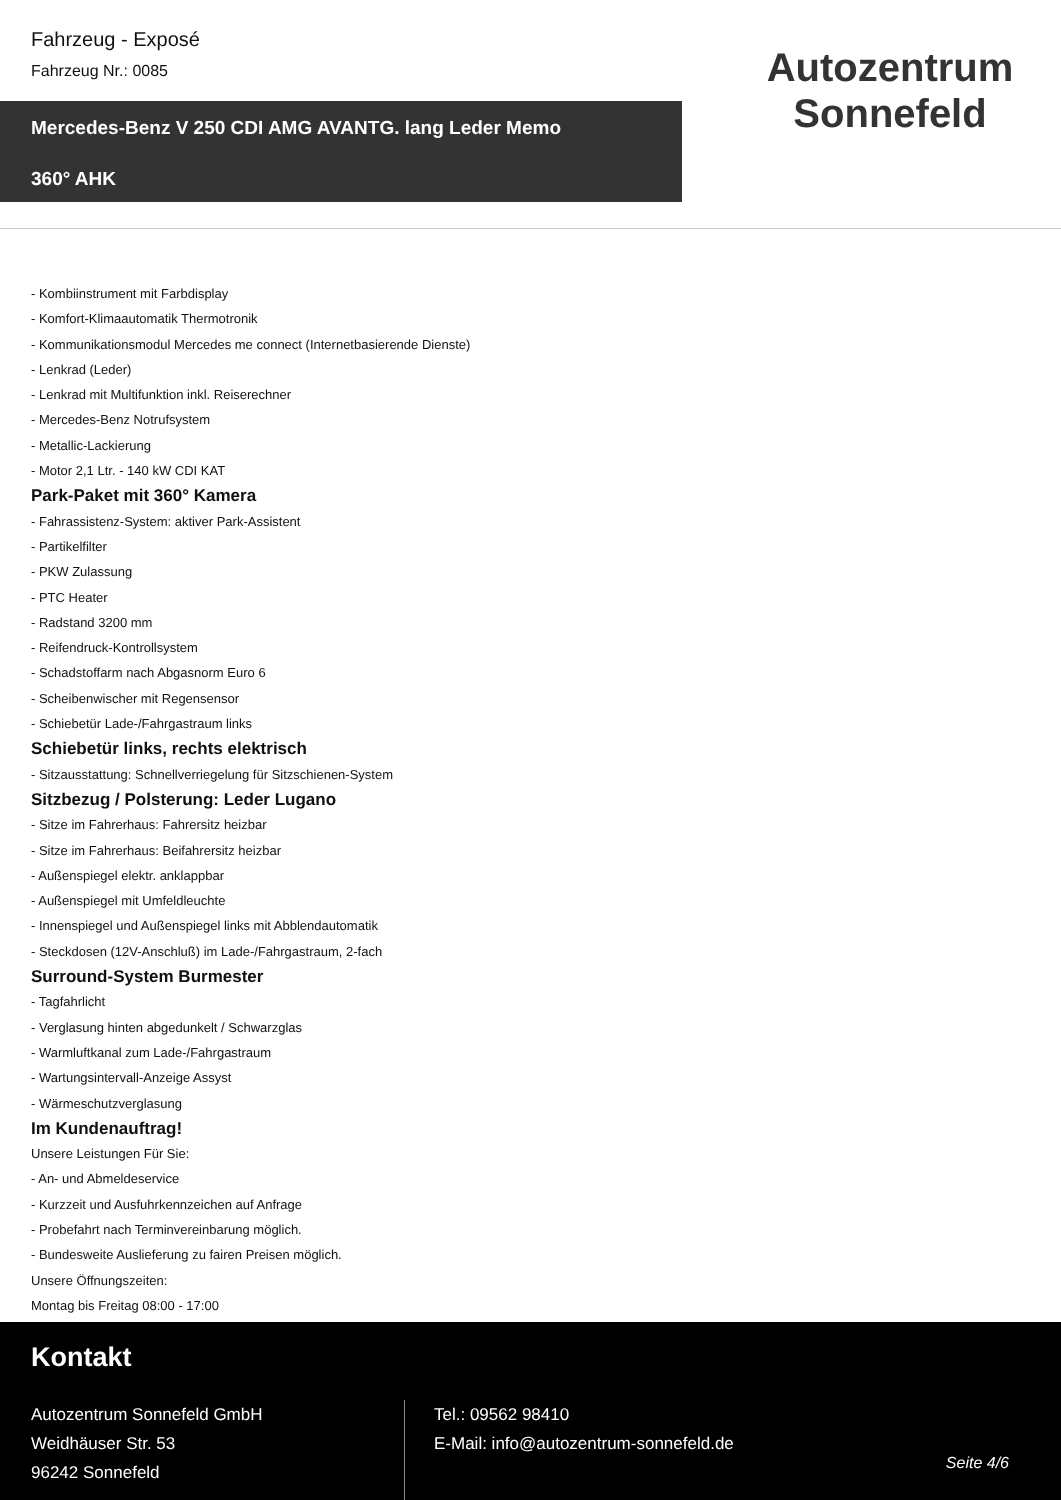Fahrzeug - Exposé
Fahrzeug Nr.: 0085
Mercedes-Benz V 250 CDI AMG AVANTG. lang Leder Memo
360° AHK
Autozentrum
Sonnefeld
- Kombiinstrument mit Farbdisplay
- Komfort-Klimaautomatik Thermotronik
- Kommunikationsmodul Mercedes me connect (Internetbasierende Dienste)
- Lenkrad (Leder)
- Lenkrad mit Multifunktion inkl. Reiserechner
- Mercedes-Benz Notrufsystem
- Metallic-Lackierung
- Motor 2,1 Ltr. - 140 kW CDI KAT
Park-Paket mit 360° Kamera
- Fahrassistenz-System: aktiver Park-Assistent
- Partikelfilter
- PKW Zulassung
- PTC Heater
- Radstand 3200 mm
- Reifendruck-Kontrollsystem
- Schadstoffarm nach Abgasnorm Euro 6
- Scheibenwischer mit Regensensor
- Schiebetür Lade-/Fahrgastraum links
Schiebetür links, rechts elektrisch
- Sitzausstattung: Schnellverriegelung für Sitzschienen-System
Sitzbezug / Polsterung: Leder Lugano
- Sitze im Fahrerhaus: Fahrersitz heizbar
- Sitze im Fahrerhaus: Beifahrersitz heizbar
- Außenspiegel elektr. anklappbar
- Außenspiegel mit Umfeldleuchte
- Innenspiegel und Außenspiegel links mit Abblendautomatik
- Steckdosen (12V-Anschluß) im Lade-/Fahrgastraum, 2-fach
Surround-System Burmester
- Tagfahrlicht
- Verglasung hinten abgedunkelt / Schwarzglas
- Warmluftkanal zum Lade-/Fahrgastraum
- Wartungsintervall-Anzeige Assyst
- Wärmeschutzverglasung
Im Kundenauftrag!
Unsere Leistungen Für Sie:
- An- und Abmeldeservice
- Kurzzeit und Ausfuhrkennzeichen auf Anfrage
- Probefahrt nach Terminvereinbarung möglich.
- Bundesweite Auslieferung zu fairen Preisen möglich.
Unsere Öffnungszeiten:
Montag bis Freitag 08:00 - 17:00
Kontakt
Autozentrum Sonnefeld GmbH
Weidhäuser Str. 53
96242 Sonnefeld
Tel.: 09562 98410
E-Mail: info@autozentrum-sonnefeld.de
Seite 4/6